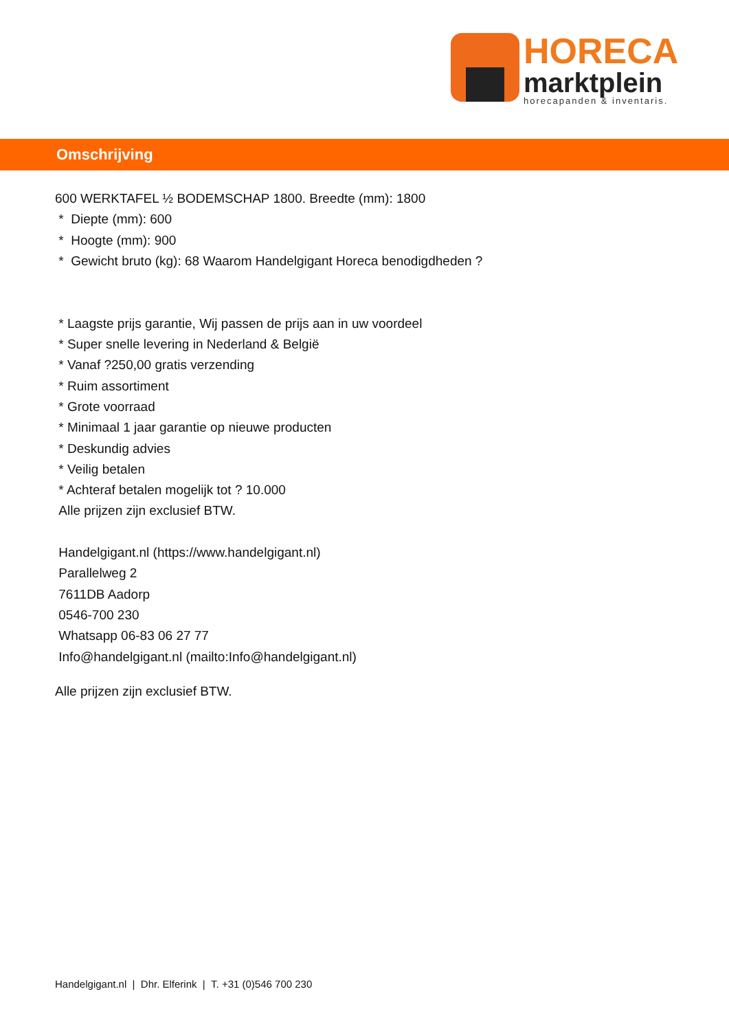HORECA
marktplein
horecapanden & inventaris.
Omschrijving
600 WERKTAFEL ½ BODEMSCHAP 1800. Breedte (mm): 1800
* Diepte (mm): 600
* Hoogte (mm): 900
* Gewicht bruto (kg): 68 Waarom Handelgigant Horeca benodigdheden ?
* Laagste prijs garantie, Wij passen de prijs aan in uw voordeel
* Super snelle levering in Nederland & België
* Vanaf ?250,00 gratis verzending
* Ruim assortiment
* Grote voorraad
* Minimaal 1 jaar garantie op nieuwe producten
* Deskundig advies
* Veilig betalen
* Achteraf betalen mogelijk tot ? 10.000
Alle prijzen zijn exclusief BTW.
Handelgigant.nl (https://www.handelgigant.nl)
Parallelweg 2
7611DB Aadorp
0546-700 230
Whatsapp 06-83 06 27 77
Info@handelgigant.nl (mailto:Info@handelgigant.nl)
Alle prijzen zijn exclusief BTW.
Handelgigant.nl | Dhr. Elferink | T. +31 (0)546 700 230